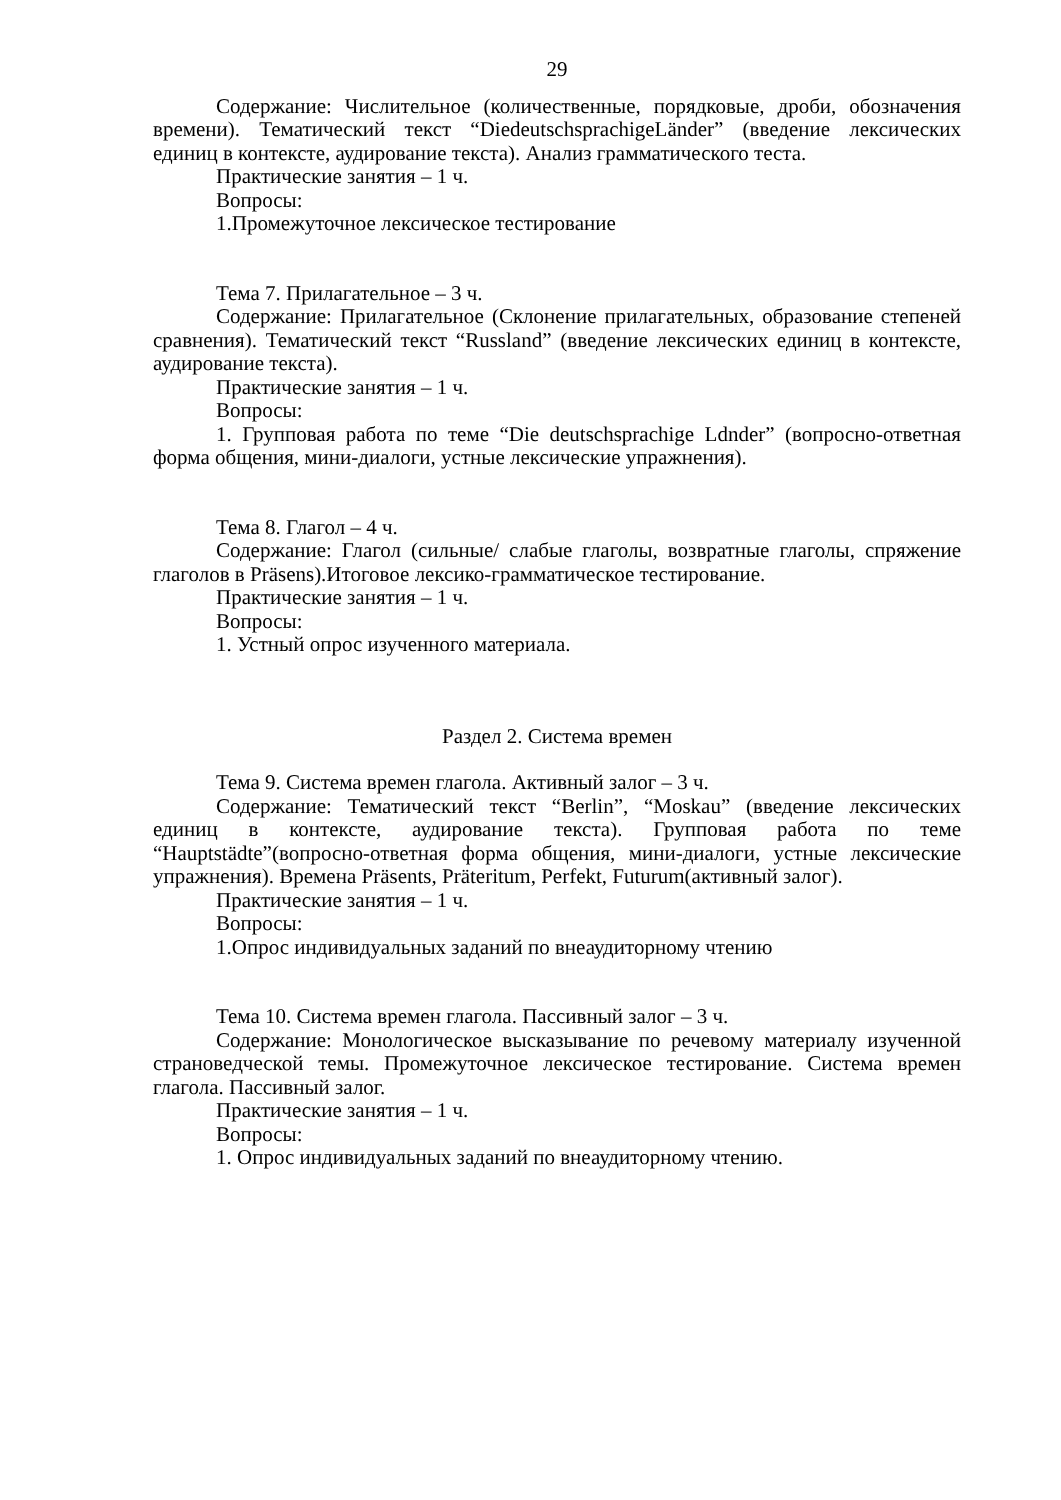29
Содержание: Числительное (количественные, порядковые, дроби, обозначения времени). Тематический текст “DiedeutschsprachigeLänder” (введение лексических единиц в контексте, аудирование текста). Анализ грамматического теста.
Практические занятия – 1 ч.
Вопросы:
1.Промежуточное лексическое тестирование
Тема 7. Прилагательное – 3 ч.
Содержание: Прилагательное (Склонение прилагательных, образование степеней сравнения). Тематический текст “Russland” (введение лексических единиц в контексте, аудирование текста).
Практические занятия – 1 ч.
Вопросы:
1. Групповая работа по теме “Die deutschsprachige Ldnder” (вопросно-ответная форма общения, мини-диалоги, устные лексические упражнения).
Тема 8. Глагол – 4 ч.
Содержание: Глагол (сильные/ слабые глаголы, возвратные глаголы, спряжение глаголов в Präsens).Итоговое лексико-грамматическое тестирование.
Практические занятия – 1 ч.
Вопросы:
1. Устный опрос изученного материала.
Раздел 2. Система времен
Тема 9. Система времен глагола. Активный залог – 3 ч.
Содержание: Тематический текст “Berlin”, “Moskau” (введение лексических единиц в контексте, аудирование текста). Групповая работа по теме “Hauptstädte”(вопросно-ответная форма общения, мини-диалоги, устные лексические упражнения). Времена Präsents, Präteritum, Perfekt, Futurum(активный залог).
Практические занятия – 1 ч.
Вопросы:
1.Опрос индивидуальных заданий по внеаудиторному чтению
Тема 10. Система времен глагола. Пассивный залог – 3 ч.
Содержание: Монологическое высказывание по речевому материалу изученной страноведческой темы. Промежуточное лексическое тестирование. Система времен глагола. Пассивный залог.
Практические занятия – 1 ч.
Вопросы:
1. Опрос индивидуальных заданий по внеаудиторному чтению.